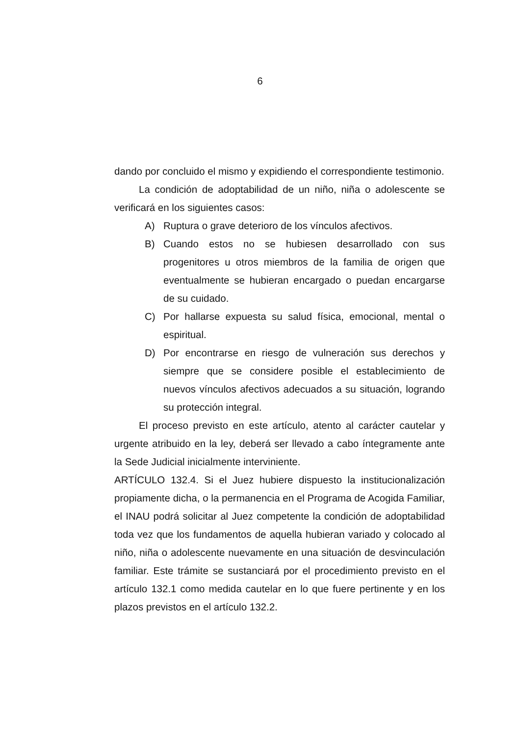6
dando por concluido el mismo y expidiendo el correspondiente testimonio.
La condición de adoptabilidad de un niño, niña o adolescente se verificará en los siguientes casos:
A) Ruptura o grave deterioro de los vínculos afectivos.
B) Cuando estos no se hubiesen desarrollado con sus progenitores u otros miembros de la familia de origen que eventualmente se hubieran encargado o puedan encargarse de su cuidado.
C) Por hallarse expuesta su salud física, emocional, mental o espiritual.
D) Por encontrarse en riesgo de vulneración sus derechos y siempre que se considere posible el establecimiento de nuevos vínculos afectivos adecuados a su situación, logrando su protección integral.
El proceso previsto en este artículo, atento al carácter cautelar y urgente atribuido en la ley, deberá ser llevado a cabo íntegramente ante la Sede Judicial inicialmente interviniente.
ARTÍCULO 132.4. Si el Juez hubiere dispuesto la institucionalización propiamente dicha, o la permanencia en el Programa de Acogida Familiar, el INAU podrá solicitar al Juez competente la condición de adoptabilidad toda vez que los fundamentos de aquella hubieran variado y colocado al niño, niña o adolescente nuevamente en una situación de desvinculación familiar. Este trámite se sustanciará por el procedimiento previsto en el artículo 132.1 como medida cautelar en lo que fuere pertinente y en los plazos previstos en el artículo 132.2.